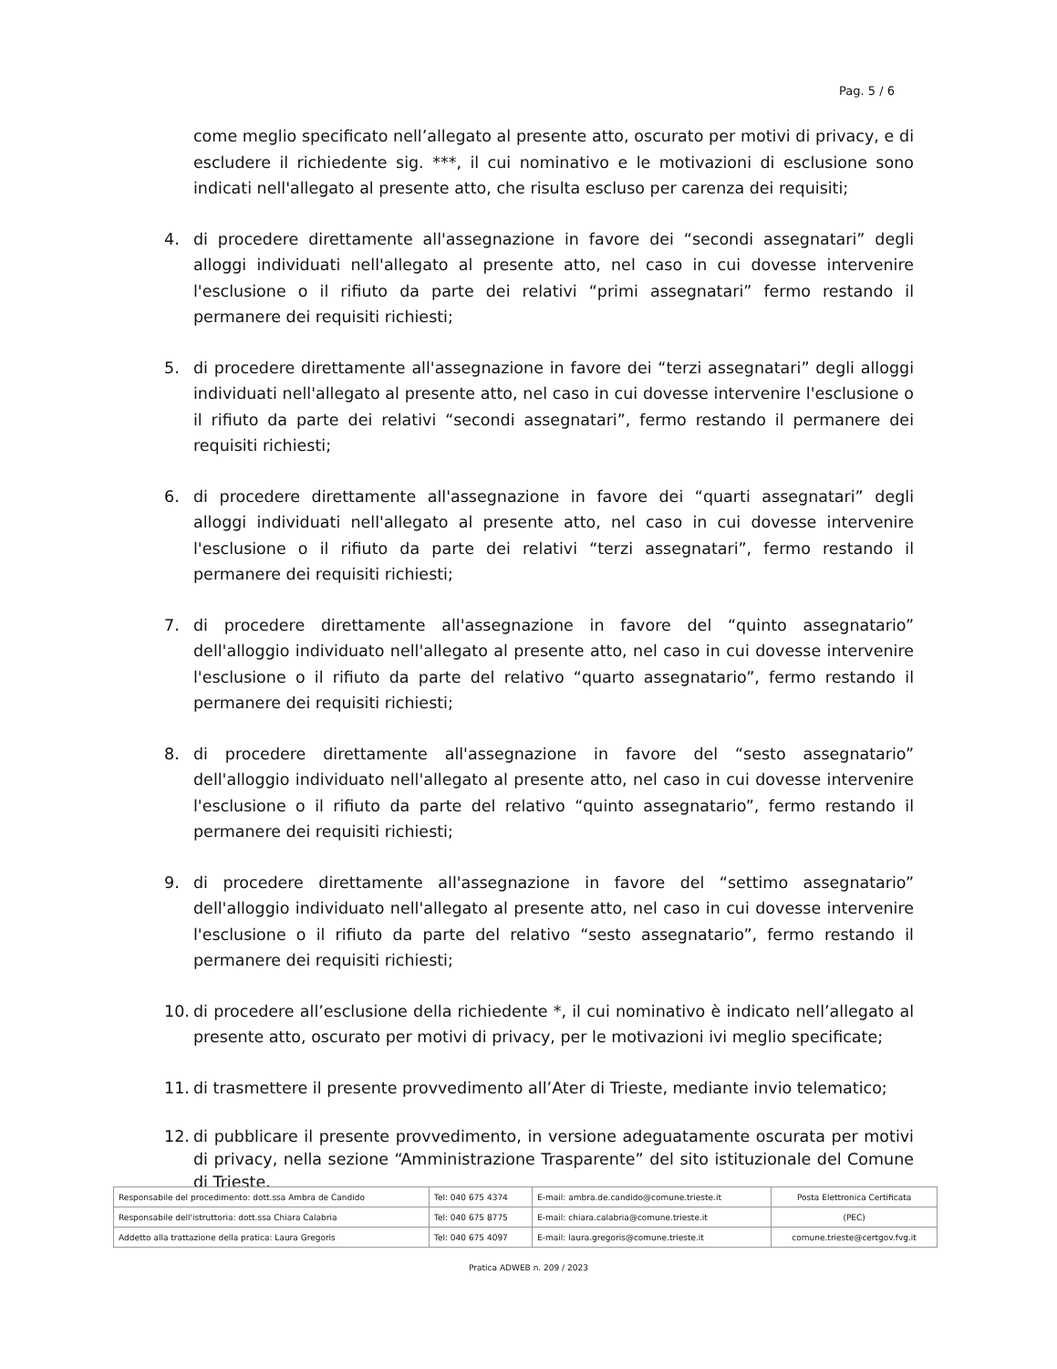Pag. 5 / 6
come meglio specificato nell’allegato al presente atto, oscurato per motivi di privacy, e di escludere il richiedente sig. ***, il cui nominativo e le motivazioni di esclusione sono indicati nell'allegato al presente atto, che risulta escluso per carenza dei requisiti;
4. di procedere direttamente all'assegnazione in favore dei “secondi assegnatari” degli alloggi individuati nell'allegato al presente atto, nel caso in cui dovesse intervenire l'esclusione o il rifiuto da parte dei relativi “primi assegnatari” fermo restando il permanere dei requisiti richiesti;
5. di procedere direttamente all'assegnazione in favore dei “terzi assegnatari” degli alloggi individuati nell'allegato al presente atto, nel caso in cui dovesse intervenire l'esclusione o il rifiuto da parte dei relativi “secondi assegnatari”, fermo restando il permanere dei requisiti richiesti;
6. di procedere direttamente all'assegnazione in favore dei “quarti assegnatari” degli alloggi individuati nell'allegato al presente atto, nel caso in cui dovesse intervenire l'esclusione o il rifiuto da parte dei relativi “terzi assegnatari”, fermo restando il permanere dei requisiti richiesti;
7. di procedere direttamente all'assegnazione in favore del “quinto assegnatario” dell'alloggio individuato nell'allegato al presente atto, nel caso in cui dovesse intervenire l'esclusione o il rifiuto da parte del relativo “quarto assegnatario”, fermo restando il permanere dei requisiti richiesti;
8. di procedere direttamente all'assegnazione in favore del “sesto assegnatario” dell'alloggio individuato nell'allegato al presente atto, nel caso in cui dovesse intervenire l'esclusione o il rifiuto da parte del relativo “quinto assegnatario”, fermo restando il permanere dei requisiti richiesti;
9. di procedere direttamente all'assegnazione in favore del “settimo assegnatario” dell'alloggio individuato nell'allegato al presente atto, nel caso in cui dovesse intervenire l'esclusione o il rifiuto da parte del relativo “sesto assegnatario”, fermo restando il permanere dei requisiti richiesti;
10. di procedere all’esclusione della richiedente *, il cui nominativo è indicato nell’allegato al presente atto, oscurato per motivi di privacy, per le motivazioni ivi meglio specificate;
11. di trasmettere il presente provvedimento all’Ater di Trieste, mediante invio telematico;
12. di pubblicare il presente provvedimento, in versione adeguatamente oscurata per motivi di privacy, nella sezione “Amministrazione Trasparente” del sito istituzionale del Comune di Trieste.
| Responsabile del procedimento: dott.ssa Ambra de Candido | Tel: 040 675 4374 | E-mail: ambra.de.candido@comune.trieste.it | Posta Elettronica Certificata |
| Responsabile dell'istruttoria: dott.ssa Chiara Calabria | Tel: 040 675 8775 | E-mail: chiara.calabria@comune.trieste.it | (PEC) |
| Addetto alla trattazione della pratica: Laura Gregoris | Tel: 040 675 4097 | E-mail: laura.gregoris@comune.trieste.it | comune.trieste@certgov.fvg.it |
Pratica ADWEB n. 209 / 2023